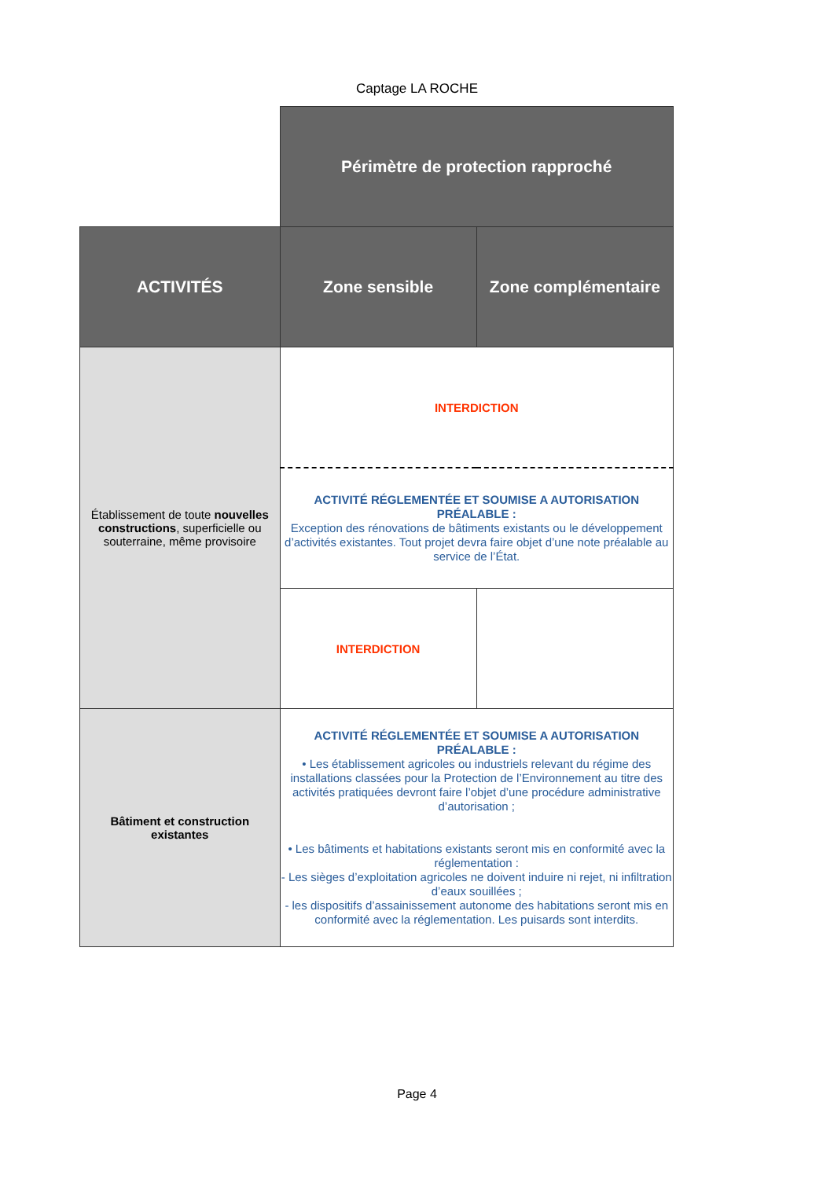Captage LA ROCHE
| | Périmètre de protection rapproché | |
| ACTIVITÉS | Zone sensible | Zone complémentaire |
| Établissement de toute nouvelles constructions , superficielle ou souterraine, même provisoire | INTERDICTION | |
| | ACTIVITÉ RÉGLEMENTÉE ET SOUMISE A AUTORISATION PRÉALABLE : Exception des rénovations de bâtiments existants ou le développement d’activités existantes. Tout projet devra faire objet d’une note préalable au service de l’État. | |
| | INTERDICTION | |
| Bâtiment et construction existantes | ACTIVITÉ RÉGLEMENTÉE ET SOUMISE A AUTORISATION PRÉALABLE : • Les établissement agricoles ou industriels relevant du régime des installations classées pour la Protection de l’Environnement au titre des activités pratiquées devront faire l’objet d’une procédure administrative d’autorisation ; • Les bâtiments et habitations existants seront mis en conformité avec la réglementation : - Les sièges d’exploitation agricoles ne doivent induire ni rejet, ni infiltration d’eaux souillées ; - les dispositifs d’assainissement autonome des habitations seront mis en conformité avec la réglementation. Les puisards sont interdits. | |
Page 4